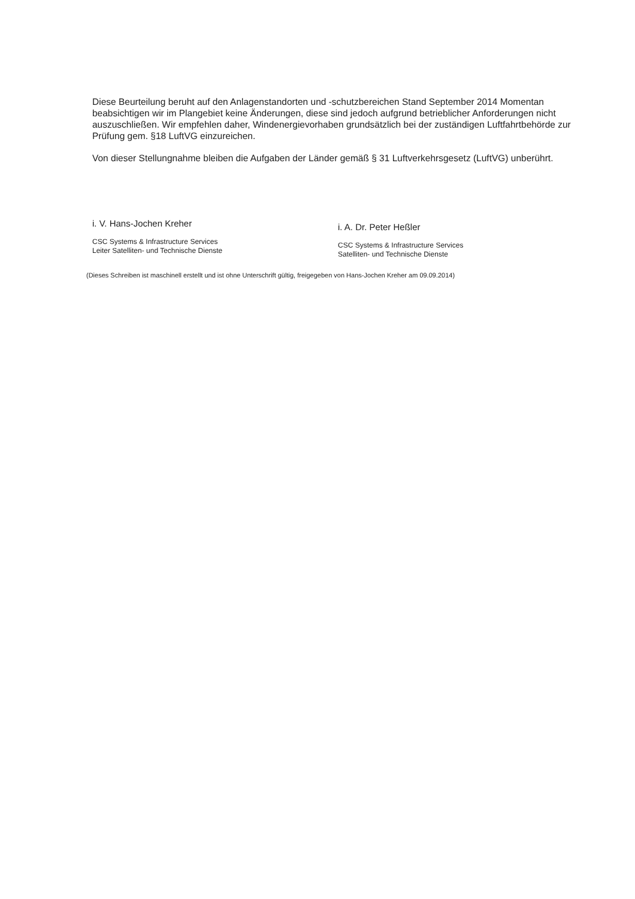Diese Beurteilung beruht auf den Anlagenstandorten und -schutzbereichen Stand September 2014 Momentan beabsichtigen wir im Plangebiet keine Änderungen, diese sind jedoch aufgrund betrieblicher Anforderungen nicht auszuschließen. Wir empfehlen daher, Windenergievorhaben grundsätzlich bei der zuständigen Luftfahrtbehörde zur Prüfung gem. §18 LuftVG einzureichen.
Von dieser Stellungnahme bleiben die Aufgaben der Länder gemäß § 31 Luftverkehrsgesetz (LuftVG) unberührt.
i. V. Hans-Jochen Kreher
CSC Systems & Infrastructure Services
Leiter Satelliten- und Technische Dienste
i. A. Dr. Peter Heßler
CSC Systems & Infrastructure Services
Satelliten- und Technische Dienste
(Dieses Schreiben ist maschinell erstellt und ist ohne Unterschrift gültig, freigegeben von Hans-Jochen Kreher am 09.09.2014)